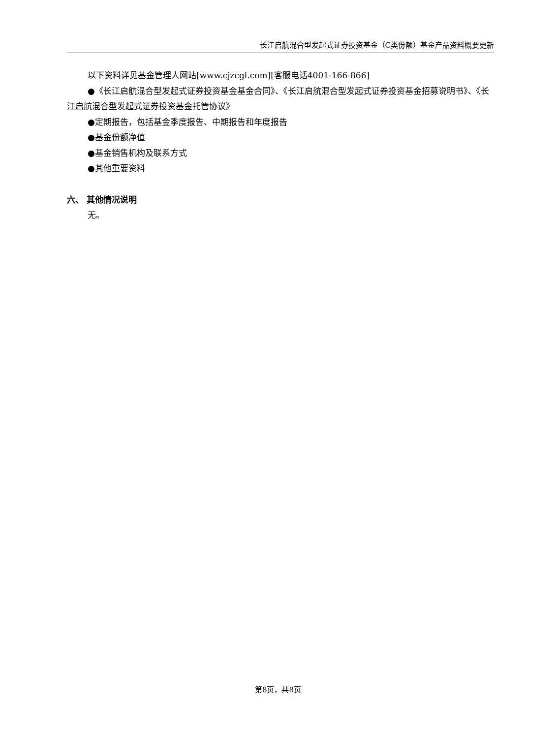长江启航混合型发起式证券投资基金（C类份额）基金产品资料概要更新
以下资料详见基金管理人网站[www.cjzcgl.com][客服电话4001-166-866]
●《长江启航混合型发起式证券投资基金基金合同》、《长江启航混合型发起式证券投资基金招募说明书》、《长江启航混合型发起式证券投资基金托管协议》
●定期报告，包括基金季度报告、中期报告和年度报告
●基金份额净值
●基金销售机构及联系方式
●其他重要资料
六、 其他情况说明
无。
第8页，共8页